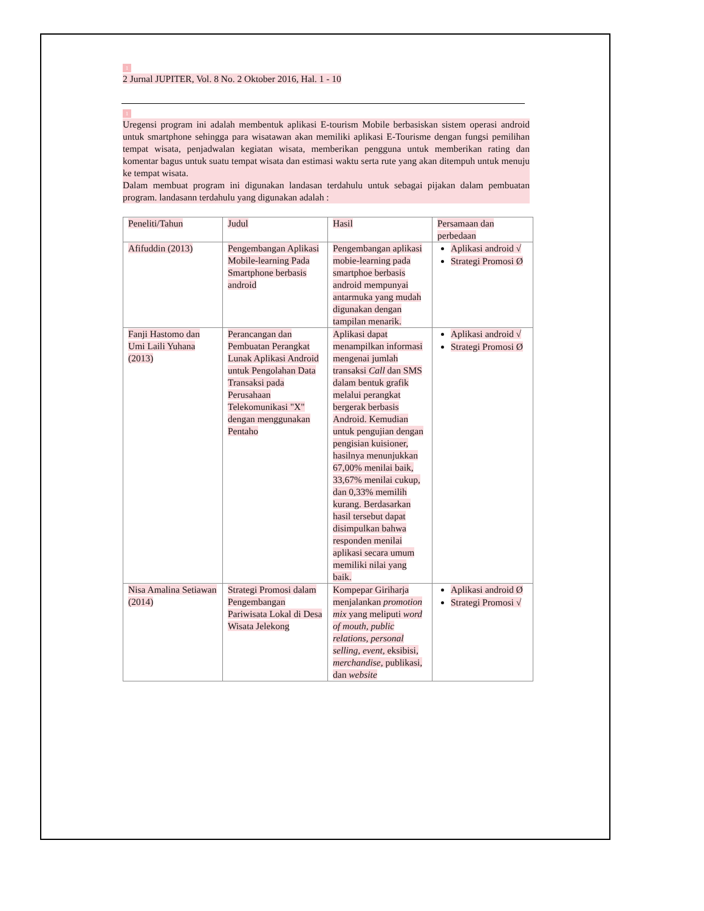1
2 Jurnal JUPITER, Vol. 8 No. 2 Oktober 2016, Hal. 1 - 10
1
Uregensi program ini adalah membentuk aplikasi E-tourism Mobile berbasiskan sistem operasi android untuk smartphone sehingga para wisatawan akan memiliki aplikasi E-Tourisme dengan fungsi pemilihan tempat wisata, penjadwalan kegiatan wisata, memberikan pengguna untuk memberikan rating dan komentar bagus untuk suatu tempat wisata dan estimasi waktu serta rute yang akan ditempuh untuk menuju ke tempat wisata.
Dalam membuat program ini digunakan landasan terdahulu untuk sebagai pijakan dalam pembuatan program. landasann terdahulu yang digunakan adalah :
| Peneliti/Tahun | Judul | Hasil | Persamaan dan perbedaan |
| Afifuddin (2013) | Pengembangan Aplikasi Mobile-learning Pada Smartphone berbasis android | Pengembangan aplikasi mobie-learning pada smartphoe berbasis android mempunyai antarmuka yang mudah digunakan dengan tampilan menarik. | Aplikasi android √ Strategi Promosi Ø |
| Fanji Hastomo dan Umi Laili Yuhana (2013) | Perancangan dan Pembuatan Perangkat Lunak Aplikasi Android untuk Pengolahan Data Transaksi pada Perusahaan Telekomunikasi "X" dengan menggunakan Pentaho | Aplikasi dapat menampilkan informasi mengenai jumlah transaksi Call dan SMS dalam bentuk grafik melalui perangkat bergerak berbasis Android. Kemudian untuk pengujian dengan pengisian kuisioner, hasilnya menunjukkan 67,00% menilai baik, 33,67% menilai cukup, dan 0,33% memilih kurang. Berdasarkan hasil tersebut dapat disimpulkan bahwa responden menilai aplikasi secara umum memiliki nilai yang baik. | Aplikasi android √ Strategi Promosi Ø |
| Nisa Amalina Setiawan (2014) | Strategi Promosi dalam Pengembangan Pariwisata Lokal di Desa Wisata Jelekong | Kompepar Giriharja menjalankan promotion mix yang meliputi word of mouth, public relations, personal selling, event, eksibisi, merchandise , publikasi, dan website | Aplikasi android Ø Strategi Promosi √ |